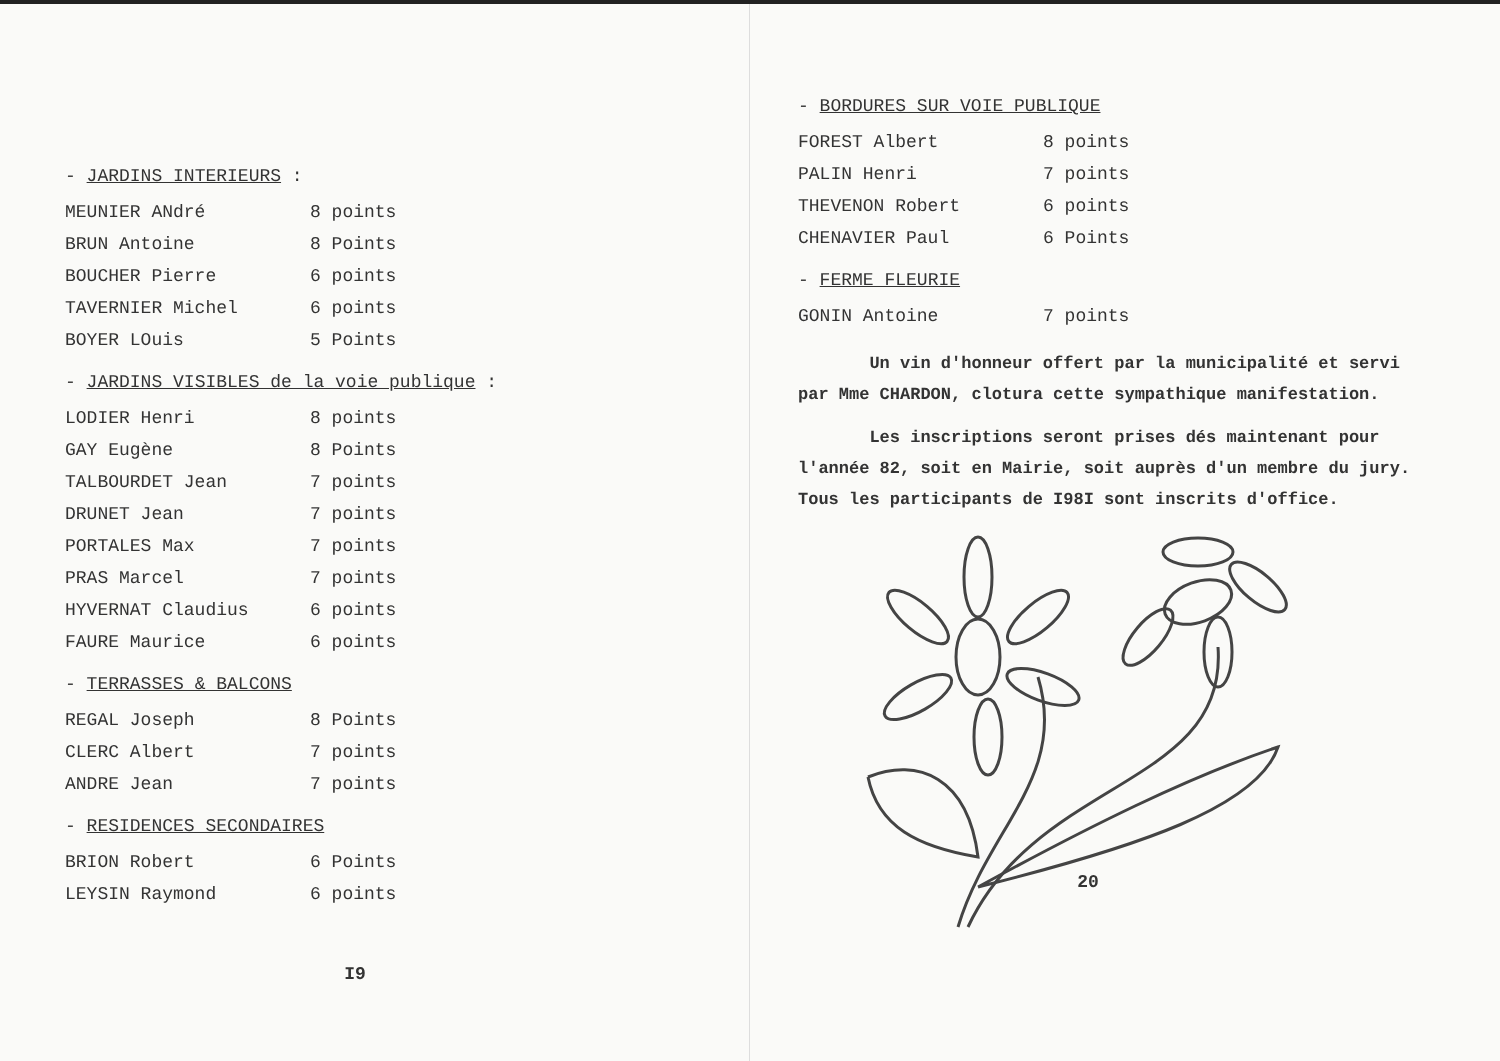- JARDINS INTERIEURS :
| MEUNIER ANdré | 8 points |
| BRUN Antoine | 8 Points |
| BOUCHER Pierre | 6 points |
| TAVERNIER Michel | 6 points |
| BOYER LOuis | 5 Points |
- JARDINS VISIBLES de la voie publique :
| LODIER Henri | 8 points |
| GAY Eugène | 8 Points |
| TALBOURDET Jean | 7 points |
| DRUNET Jean | 7 points |
| PORTALES Max | 7 points |
| PRAS Marcel | 7 points |
| HYVERNAT Claudius | 6 points |
| FAURE Maurice | 6 points |
- TERRASSES & BALCONS
| REGAL Joseph | 8 Points |
| CLERC Albert | 7 points |
| ANDRE Jean | 7 points |
- RESIDENCES SECONDAIRES
| BRION Robert | 6 Points |
| LEYSIN Raymond | 6 points |
I9
- BORDURES SUR VOIE PUBLIQUE
| FOREST Albert | 8 points |
| PALIN Henri | 7 points |
| THEVENON Robert | 6 points |
| CHENAVIER Paul | 6 Points |
- FERME FLEURIE
| GONIN Antoine | 7 points |
Un vin d'honneur offert par la municipalité et servi par Mme CHARDON, clotura cette sympathique manifestation.
Les inscriptions seront prises dés maintenant pour l'année 82, soit en Mairie, soit auprès d'un membre du jury. Tous les participants de I98I sont inscrits d'office.
20